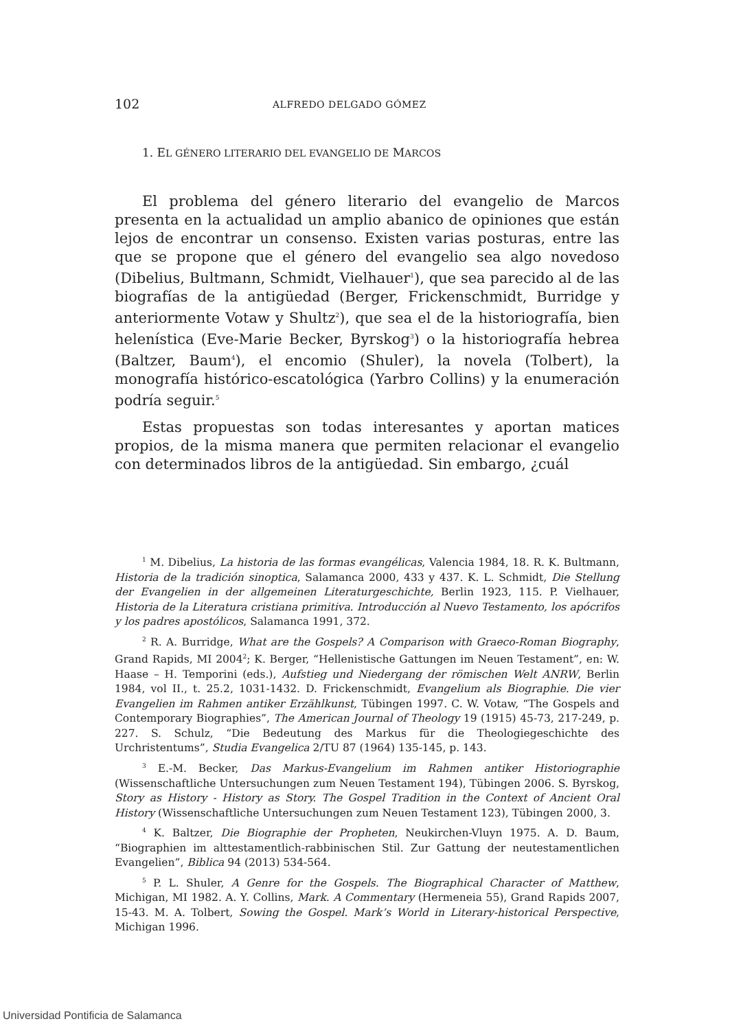102 ALFREDO DELGADO GÓMEZ
1. EL GÉNERO LITERARIO DEL EVANGELIO DE MARCOS
El problema del género literario del evangelio de Marcos presenta en la actualidad un amplio abanico de opiniones que están lejos de encontrar un consenso. Existen varias posturas, entre las que se propone que el género del evangelio sea algo novedoso (Dibelius, Bultmann, Schmidt, Vielhauer<sup>1</sup>), que sea parecido al de las biografías de la antigüedad (Berger, Frickenschmidt, Burridge y anteriormente Votaw y Shultz<sup>2</sup>), que sea el de la historiografía, bien helenística (Eve-Marie Becker, Byrskog<sup>3</sup>) o la historiografía hebrea (Baltzer, Baum<sup>4</sup>), el encomio (Shuler), la novela (Tolbert), la monografía histórico-escatológica (Yarbro Collins) y la enumeración podría seguir.<sup>5</sup>
Estas propuestas son todas interesantes y aportan matices propios, de la misma manera que permiten relacionar el evangelio con determinados libros de la antigüedad. Sin embargo, ¿cuál
<sup>1</sup> M. Dibelius, La historia de las formas evangélicas, Valencia 1984, 18. R. K. Bultmann, Historia de la tradición sinoptica, Salamanca 2000, 433 y 437. K. L. Schmidt, Die Stellung der Evangelien in der allgemeinen Literaturgeschichte, Berlin 1923, 115. P. Vielhauer, Historia de la Literatura cristiana primitiva. Introducción al Nuevo Testamento, los apócrifos y los padres apostólicos, Salamanca 1991, 372.
<sup>2</sup> R. A. Burridge, What are the Gospels? A Comparison with Graeco-Roman Biography, Grand Rapids, MI 2004<sup>2</sup>; K. Berger, “Hellenistische Gattungen im Neuen Testament”, en: W. Haase – H. Temporini (eds.), Aufstieg und Niedergang der römischen Welt ANRW, Berlin 1984, vol II., t. 25.2, 1031-1432. D. Frickenschmidt, Evangelium als Biographie. Die vier Evangelien im Rahmen antiker Erzählkunst, Tübingen 1997. C. W. Votaw, “The Gospels and Contemporary Biographies”, The American Journal of Theology 19 (1915) 45-73, 217-249, p. 227. S. Schulz, “Die Bedeutung des Markus für die Theologiegeschichte des Urchristentums”, Studia Evangelica 2/TU 87 (1964) 135-145, p. 143.
<sup>3</sup> E.-M. Becker, Das Markus-Evangelium im Rahmen antiker Historiographie (Wissenschaftliche Untersuchungen zum Neuen Testament 194), Tübingen 2006. S. Byrskog, Story as History - History as Story. The Gospel Tradition in the Context of Ancient Oral History (Wissenschaftliche Untersuchungen zum Neuen Testament 123), Tübingen 2000, 3.
<sup>4</sup> K. Baltzer, Die Biographie der Propheten, Neukirchen-Vluyn 1975. A. D. Baum, “Biographien im alttestamentlich-rabbinischen Stil. Zur Gattung der neutestamentlichen Evangelien”, Biblica 94 (2013) 534-564.
<sup>5</sup> P. L. Shuler, A Genre for the Gospels. The Biographical Character of Matthew, Michigan, MI 1982. A. Y. Collins, Mark. A Commentary (Hermeneia 55), Grand Rapids 2007, 15-43. M. A. Tolbert, Sowing the Gospel. Mark’s World in Literary-historical Perspective, Michigan 1996.
Universidad Pontificia de Salamanca